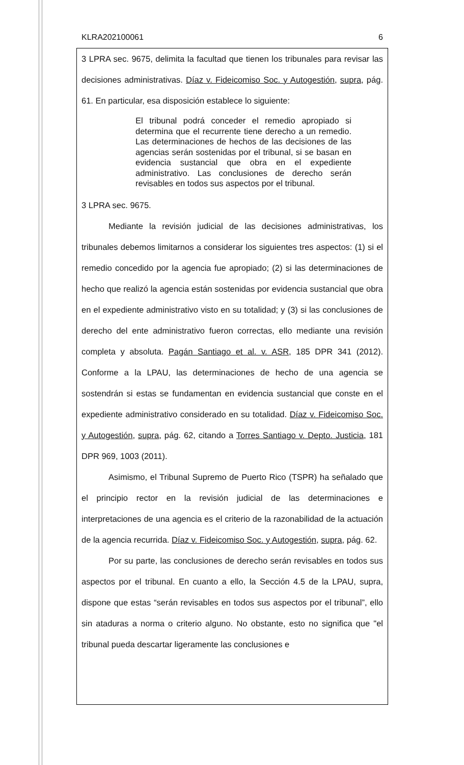KLRA202100061 6
3 LPRA sec. 9675, delimita la facultad que tienen los tribunales para revisar las decisiones administrativas. Díaz v. Fideicomiso Soc. y Autogestión, supra, pág. 61. En particular, esa disposición establece lo siguiente:
El tribunal podrá conceder el remedio apropiado si determina que el recurrente tiene derecho a un remedio. Las determinaciones de hechos de las decisiones de las agencias serán sostenidas por el tribunal, si se basan en evidencia sustancial que obra en el expediente administrativo. Las conclusiones de derecho serán revisables en todos sus aspectos por el tribunal.
3 LPRA sec. 9675.
Mediante la revisión judicial de las decisiones administrativas, los tribunales debemos limitarnos a considerar los siguientes tres aspectos: (1) si el remedio concedido por la agencia fue apropiado; (2) si las determinaciones de hecho que realizó la agencia están sostenidas por evidencia sustancial que obra en el expediente administrativo visto en su totalidad; y (3) si las conclusiones de derecho del ente administrativo fueron correctas, ello mediante una revisión completa y absoluta. Pagán Santiago et al. v. ASR, 185 DPR 341 (2012). Conforme a la LPAU, las determinaciones de hecho de una agencia se sostendrán si estas se fundamentan en evidencia sustancial que conste en el expediente administrativo considerado en su totalidad. Díaz v. Fideicomiso Soc. y Autogestión, supra, pág. 62, citando a Torres Santiago v. Depto. Justicia, 181 DPR 969, 1003 (2011).
Asimismo, el Tribunal Supremo de Puerto Rico (TSPR) ha señalado que el principio rector en la revisión judicial de las determinaciones e interpretaciones de una agencia es el criterio de la razonabilidad de la actuación de la agencia recurrida. Díaz v. Fideicomiso Soc. y Autogestión, supra, pág. 62.
Por su parte, las conclusiones de derecho serán revisables en todos sus aspectos por el tribunal. En cuanto a ello, la Sección 4.5 de la LPAU, supra, dispone que estas “serán revisables en todos sus aspectos por el tribunal”, ello sin ataduras a norma o criterio alguno. No obstante, esto no significa que "el tribunal pueda descartar ligeramente las conclusiones e